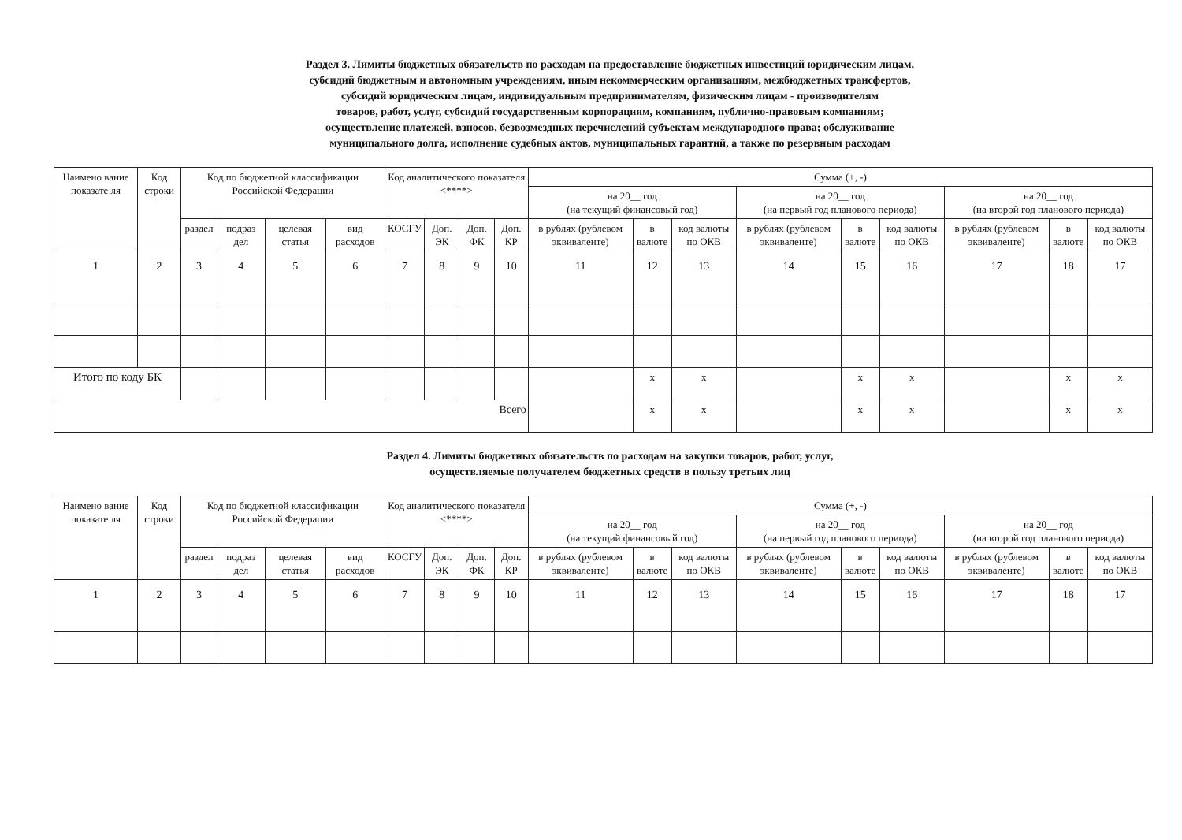Раздел 3. Лимиты бюджетных обязательств по расходам на предоставление бюджетных инвестиций юридическим лицам,
субсидий бюджетным и автономным учреждениям, иным некоммерческим организациям, межбюджетных трансфертов,
субсидий юридическим лицам, индивидуальным предпринимателям, физическим лицам - производителям
товаров, работ, услуг, субсидий государственным корпорациям, компаниям, публично-правовым компаниям;
осуществление платежей, взносов, безвозмездных перечислений субъектам международного права; обслуживание
муниципального долга, исполнение судебных актов, муниципальных гарантий, а также по резервным расходам
| Наимено вание показате ля | Код строки | Код по бюджетной классификации Российской Федерации | | | | Код аналитического показателя <****> | | | | Сумма (+, -) | | | | | | | | |
| --- | --- | --- | --- | --- | --- | --- | --- | --- | --- | --- | --- | --- | --- | --- | --- | --- | --- | --- |
| | | | | | | | | | | на 20__ год (на текущий финансовый год) | | | на 20__ год (на первый год планового периода) | | | на 20__ год (на второй год планового периода) | | |
| | | раздел | подраз дел | целевая статья | вид расходов | КОСГУ | Доп. ЭК | Доп. ФК | Доп. КР | в рублях (рублевом эквиваленте) | в валюте | код валюты по ОКВ | в рублях (рублевом эквиваленте) | в валюте | код валюты по ОКВ | в рублях (рублевом эквиваленте) | в валюте | код валюты по ОКВ |
| 1 | 2 | 3 | 4 | 5 | 6 | 7 | 8 | 9 | 10 | 11 | 12 | 13 | 14 | 15 | 16 | 17 | 18 | 17 |
| Итого по коду БК | | | | | | | | | | | x | x | | x | x | | x | x |
| Всего | | | | | | | | | | | x | x | | x | x | | x | x |
Раздел 4. Лимиты бюджетных обязательств по расходам на закупки товаров, работ, услуг,
осуществляемые получателем бюджетных средств в пользу третьих лиц
| Наимено вание показате ля | Код строки | Код по бюджетной классификации Российской Федерации | | | | Код аналитического показателя <****> | | | | Сумма (+, -) | | | | | | | | |
| --- | --- | --- | --- | --- | --- | --- | --- | --- | --- | --- | --- | --- | --- | --- | --- | --- | --- | --- |
| | | | | | | | | | | на 20__ год (на текущий финансовый год) | | | на 20__ год (на первый год планового периода) | | | на 20__ год (на второй год планового периода) | | |
| | | раздел | подраз дел | целевая статья | вид расходов | КОСГУ | Доп. ЭК | Доп. ФК | Доп. КР | в рублях (рублевом эквиваленте) | в валюте | код валюты по ОКВ | в рублях (рублевом эквиваленте) | в валюте | код валюты по ОКВ | в рублях (рублевом эквиваленте) | в валюте | код валюты по ОКВ |
| 1 | 2 | 3 | 4 | 5 | 6 | 7 | 8 | 9 | 10 | 11 | 12 | 13 | 14 | 15 | 16 | 17 | 18 | 17 |